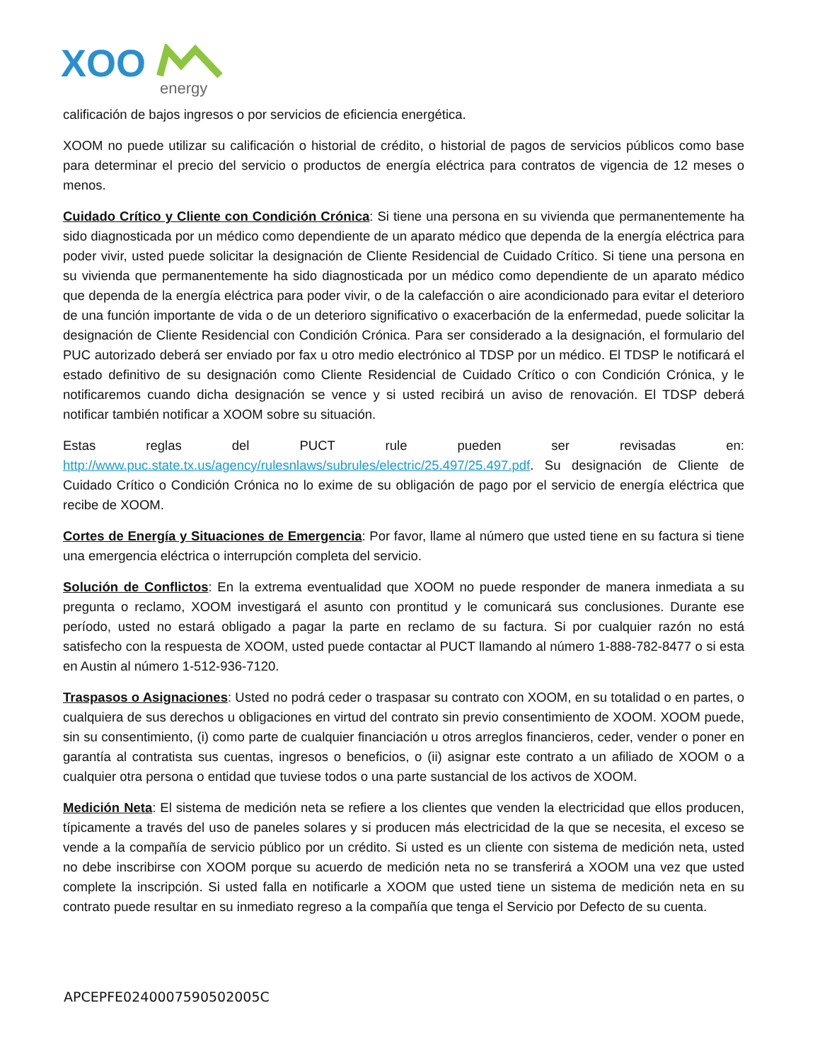XOO
energy
calificación de bajos ingresos o por servicios de eficiencia energética.
XOOM no puede utilizar su calificación o historial de crédito, o historial de pagos de servicios públicos como base para determinar el precio del servicio o productos de energía eléctrica para contratos de vigencia de 12 meses o menos.
Cuidado Crítico y Cliente con Condición Crónica: Si tiene una persona en su vivienda que permanentemente ha sido diagnosticada por un médico como dependiente de un aparato médico que dependa de la energía eléctrica para poder vivir, usted puede solicitar la designación de Cliente Residencial de Cuidado Crítico. Si tiene una persona en su vivienda que permanentemente ha sido diagnosticada por un médico como dependiente de un aparato médico que dependa de la energía eléctrica para poder vivir, o de la calefacción o aire acondicionado para evitar el deterioro de una función importante de vida o de un deterioro significativo o exacerbación de la enfermedad, puede solicitar la designación de Cliente Residencial con Condición Crónica. Para ser considerado a la designación, el formulario del PUC autorizado deberá ser enviado por fax u otro medio electrónico al TDSP por un médico. El TDSP le notificará el estado definitivo de su designación como Cliente Residencial de Cuidado Crítico o con Condición Crónica, y le notificaremos cuando dicha designación se vence y si usted recibirá un aviso de renovación. El TDSP deberá notificar también notificar a XOOM sobre su situación.
Estas reglas del PUCT rule pueden ser revisadas en: http://www.puc.state.tx.us/agency/rulesnlaws/subrules/electric/25.497/25.497.pdf. Su designación de Cliente de Cuidado Crítico o Condición Crónica no lo exime de su obligación de pago por el servicio de energía eléctrica que recibe de XOOM.
Cortes de Energía y Situaciones de Emergencia: Por favor, llame al número que usted tiene en su factura si tiene una emergencia eléctrica o interrupción completa del servicio.
Solución de Conflictos: En la extrema eventualidad que XOOM no puede responder de manera inmediata a su pregunta o reclamo, XOOM investigará el asunto con prontitud y le comunicará sus conclusiones. Durante ese período, usted no estará obligado a pagar la parte en reclamo de su factura. Si por cualquier razón no está satisfecho con la respuesta de XOOM, usted puede contactar al PUCT llamando al número 1-888-782-8477 o si esta en Austin al número 1-512-936-7120.
Traspasos o Asignaciones: Usted no podrá ceder o traspasar su contrato con XOOM, en su totalidad o en partes, o cualquiera de sus derechos u obligaciones en virtud del contrato sin previo consentimiento de XOOM. XOOM puede, sin su consentimiento, (i) como parte de cualquier financiación u otros arreglos financieros, ceder, vender o poner en garantía al contratista sus cuentas, ingresos o beneficios, o (ii) asignar este contrato a un afiliado de XOOM o a cualquier otra persona o entidad que tuviese todos o una parte sustancial de los activos de XOOM.
Medición Neta: El sistema de medición neta se refiere a los clientes que venden la electricidad que ellos producen, típicamente a través del uso de paneles solares y si producen más electricidad de la que se necesita, el exceso se vende a la compañía de servicio público por un crédito. Si usted es un cliente con sistema de medición neta, usted no debe inscribirse con XOOM porque su acuerdo de medición neta no se transferirá a XOOM una vez que usted complete la inscripción. Si usted falla en notificarle a XOOM que usted tiene un sistema de medición neta en su contrato puede resultar en su inmediato regreso a la compañía que tenga el Servicio por Defecto de su cuenta.
APCEPFE0240007590502005C